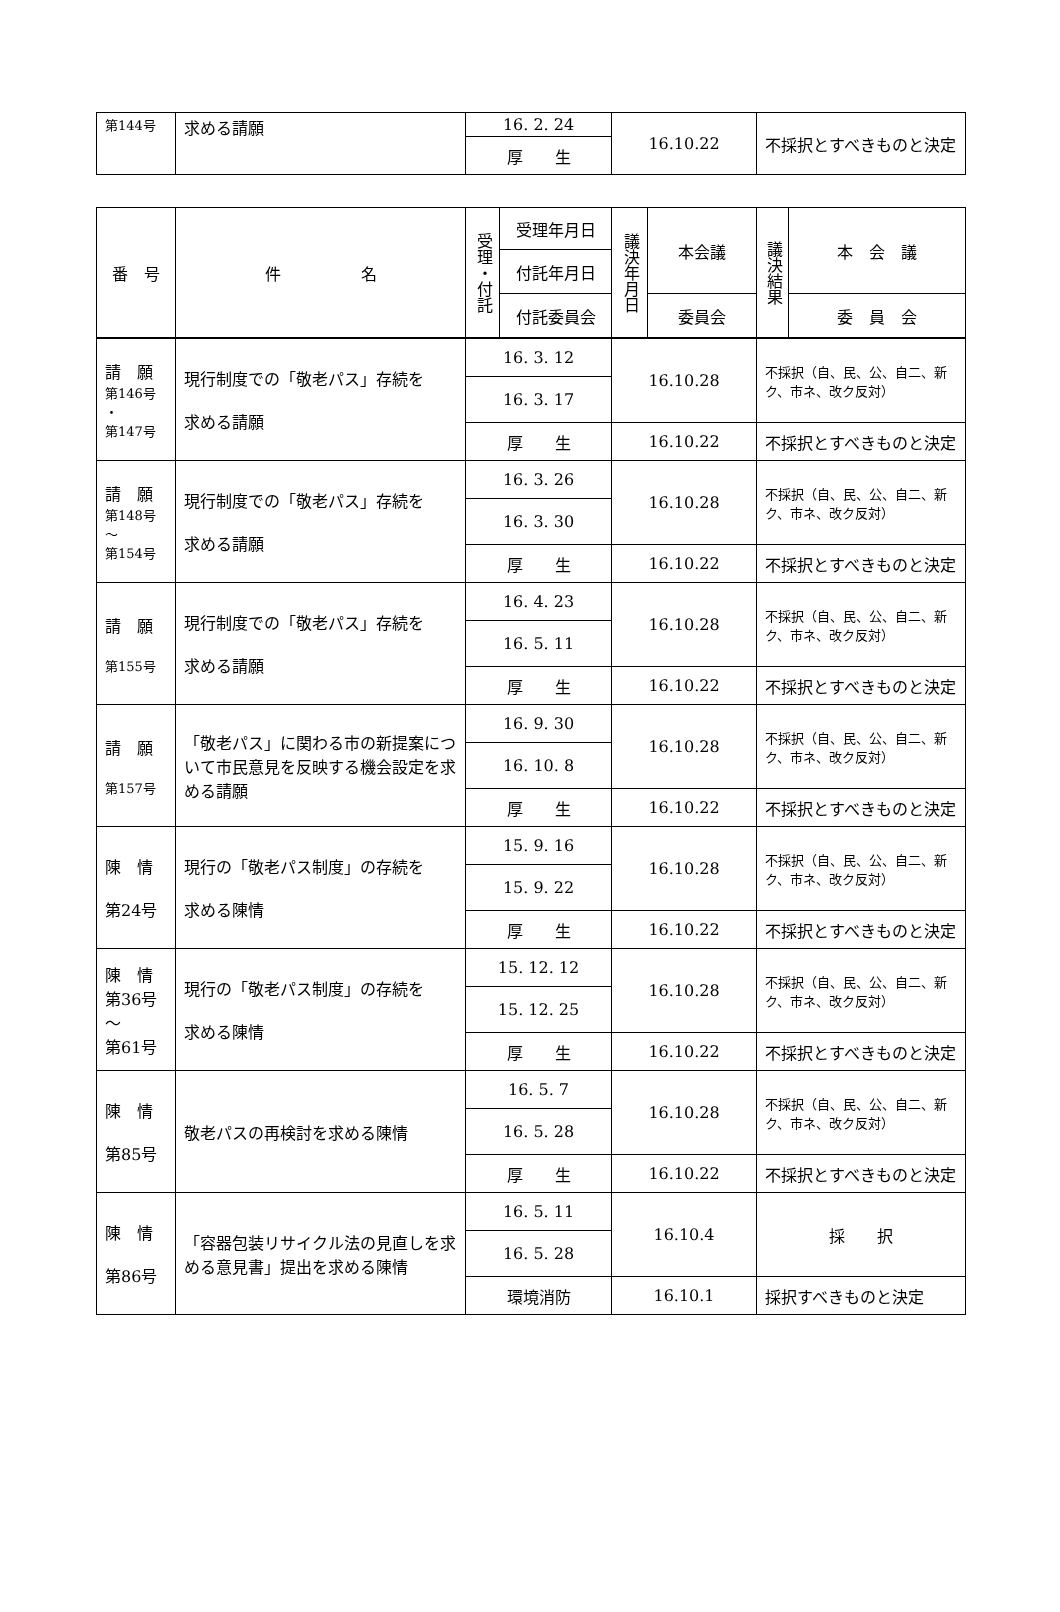| 第144号 | 求める請願 | 16. 2. 24 | 16.10.22 | 不採択とすべきものと決定 |
| | | 厚 生 | | |
| 番 号 | 件 名 | 受理・付託 | 受理年月日 | 議決年月日 | 本会議 | 議決結果 | 本 会 議 |
| --- | --- | --- | --- | --- | --- | --- | --- |
| | | | 付託年月日 | | | | |
| | | | 付託委員会 | | 委員会 | | 委 員 会 |
| 請 願 第146号 ・ 第147号 | 現行制度での「敬老パス」存続を 求める請願 | 16. 3. 12 | 16.10.28 | 不採択（自、民、公、自二、新ク、市ネ、改ク反対） |
| | | 16. 3. 17 | | |
| | | 厚 生 | 16.10.22 | 不採択とすべきものと決定 |
| 請 願 第148号 ～ 第154号 | 現行制度での「敬老パス」存続を 求める請願 | 16. 3. 26 | 16.10.28 | 不採択（自、民、公、自二、新ク、市ネ、改ク反対） |
| | | 16. 3. 30 | | |
| | | 厚 生 | 16.10.22 | 不採択とすべきものと決定 |
| 請 願 第155号 | 現行制度での「敬老パス」存続を 求める請願 | 16. 4. 23 | 16.10.28 | 不採択（自、民、公、自二、新ク、市ネ、改ク反対） |
| | | 16. 5. 11 | | |
| | | 厚 生 | 16.10.22 | 不採択とすべきものと決定 |
| 請 願 第157号 | 「敬老パス」に関わる市の新提案について市民意見を反映する機会設定を求める請願 | 16. 9. 30 | 16.10.28 | 不採択（自、民、公、自二、新ク、市ネ、改ク反対） |
| | | 16. 10. 8 | | |
| | | 厚 生 | 16.10.22 | 不採択とすべきものと決定 |
| 陳 情 第24号 | 現行の「敬老パス制度」の存続を 求める陳情 | 15. 9. 16 | 16.10.28 | 不採択（自、民、公、自二、新ク、市ネ、改ク反対） |
| | | 15. 9. 22 | | |
| | | 厚 生 | 16.10.22 | 不採択とすべきものと決定 |
| 陳 情 第36号 ～ 第61号 | 現行の「敬老パス制度」の存続を 求める陳情 | 15. 12. 12 | 16.10.28 | 不採択（自、民、公、自二、新ク、市ネ、改ク反対） |
| | | 15. 12. 25 | | |
| | | 厚 生 | 16.10.22 | 不採択とすべきものと決定 |
| 陳 情 第85号 | 敬老パスの再検討を求める陳情 | 16. 5. 7 | 16.10.28 | 不採択（自、民、公、自二、新ク、市ネ、改ク反対） |
| | | 16. 5. 28 | | |
| | | 厚 生 | 16.10.22 | 不採択とすべきものと決定 |
| 陳 情 第86号 | 「容器包装リサイクル法の見直しを求める意見書」提出を求める陳情 | 16. 5. 11 | 16.10.4 | 採 択 |
| | | 16. 5. 28 | | |
| | | 環境消防 | 16.10.1 | 採択すべきものと決定 |